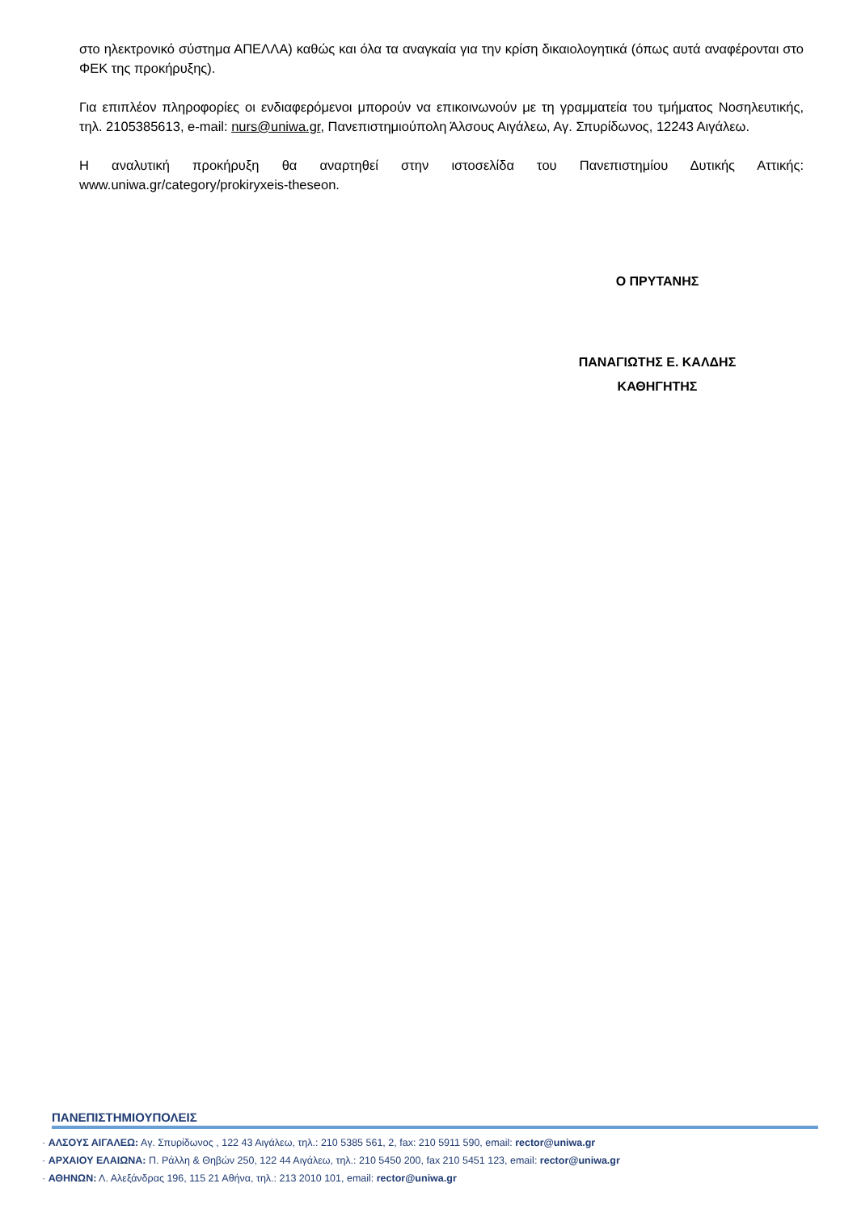στο ηλεκτρονικό σύστημα ΑΠΕΛΛΑ) καθώς και όλα τα αναγκαία για την κρίση δικαιολογητικά (όπως αυτά αναφέρονται στο ΦΕΚ της προκήρυξης).
Για επιπλέον πληροφορίες οι ενδιαφερόμενοι μπορούν να επικοινωνούν με τη γραμματεία του τμήματος Νοσηλευτικής, τηλ. 2105385613, e-mail: nurs@uniwa.gr, Πανεπιστημιούπολη Άλσους Αιγάλεω, Αγ. Σπυρίδωνος, 12243 Αιγάλεω.
Η αναλυτική προκήρυξη θα αναρτηθεί στην ιστοσελίδα του Πανεπιστημίου Δυτικής Αττικής: www.uniwa.gr/category/prokiryxeis-theseon.
Ο ΠΡΥΤΑΝΗΣ
ΠΑΝΑΓΙΩΤΗΣ Ε. ΚΑΛΔΗΣ
ΚΑΘΗΓΗΤΗΣ
ΠΑΝΕΠΙΣΤΗΜΙΟΥΠΟΛΕΙΣ
· ΑΛΣΟΥΣ ΑΙΓΑΛΕΩ: Αγ. Σπυρίδωνος , 122 43 Αιγάλεω, τηλ.: 210 5385 561, 2, fax: 210 5911 590, email: rector@uniwa.gr
· ΑΡΧΑΙΟΥ ΕΛΑΙΩΝΑ: Π. Ράλλη & Θηβών 250, 122 44 Αιγάλεω, τηλ.: 210 5450 200, fax 210 5451 123, email: rector@uniwa.gr
· ΑΘΗΝΩΝ: Λ. Αλεξάνδρας 196, 115 21 Αθήνα, τηλ.: 213 2010 101, email: rector@uniwa.gr